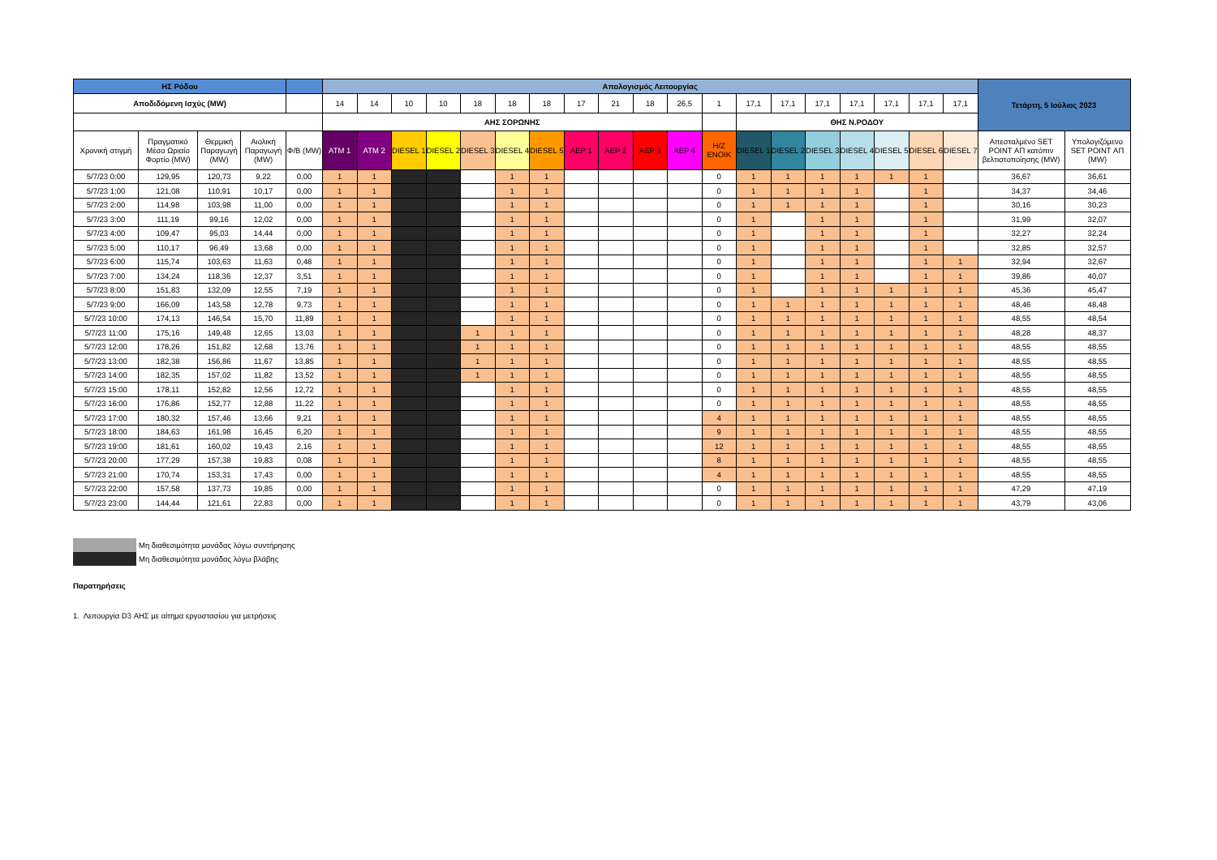| ΗΣ Ρόδου | | | | | Απολογισμός Λειτουργίας | | | | | | | | | | | | | | | | | | | Τετάρτη, 5 Ιούλιος 2023 | |
| Αποδιδόμενη Ισχύς (MW) | | | | | 14 | 14 | 10 | 10 | 18 | 18 | 18 | 17 | 21 | 18 | 26,5 | 1 | 17,1 | 17,1 | 17,1 | 17,1 | 17,1 | 17,1 | 17,1 | | |
| | | | | | ΑΗΣ ΣΟΡΩΝΗΣ | | | | | | | | | | | | ΘΗΣ Ν.ΡΟΔΟΥ | | | | | | | | |
| Χρονική στιγμή | Πραγματικό Μέσο Ωριαίο Φορτίο (MW) | Θερμική Παραγωγή (MW) | Αιολική Παραγωγή (MW) | Φ/Β (MW) | ATM 1 | ATM 2 | DIESEL 1 | DIESEL 2 | DIESEL 3 | DIESEL 4 | DIESEL 5 | ΑΕΡ 1 | ΑΕΡ 2 | ΑΕΡ 3 | ΑΕΡ 4 | H/Z ΕΝΟΙΚ | DIESEL 1 | DIESEL 2 | DIESEL 3 | DIESEL 4 | DIESEL 5 | DIESEL 6 | DIESEL 7 | Απεσταλμένο SET POINT ΑΠ κατόπιν βελτιστοποίησης (MW) | Υπολογιζόμενο SET POINT ΑΠ (MW) |
| 5/7/23 0:00 | 129,95 | 120,73 | 9,22 | 0,00 | 1 | 1 | | | | 1 | 1 | | | | | 0 | 1 | 1 | 1 | 1 | 1 | 1 | | 36,67 | 36,61 |
| 5/7/23 1:00 | 121,08 | 110,91 | 10,17 | 0,00 | 1 | 1 | | | | 1 | 1 | | | | | 0 | 1 | 1 | 1 | 1 | | 1 | | 34,37 | 34,46 |
| 5/7/23 2:00 | 114,98 | 103,98 | 11,00 | 0,00 | 1 | 1 | | | | 1 | 1 | | | | | 0 | 1 | 1 | 1 | 1 | | 1 | | 30,16 | 30,23 |
| 5/7/23 3:00 | 111,19 | 99,16 | 12,02 | 0,00 | 1 | 1 | | | | 1 | 1 | | | | | 0 | 1 | | 1 | 1 | | 1 | | 31,99 | 32,07 |
| 5/7/23 4:00 | 109,47 | 95,03 | 14,44 | 0,00 | 1 | 1 | | | | 1 | 1 | | | | | 0 | 1 | | 1 | 1 | | 1 | | 32,27 | 32,24 |
| 5/7/23 5:00 | 110,17 | 96,49 | 13,68 | 0,00 | 1 | 1 | | | | 1 | 1 | | | | | 0 | 1 | | 1 | 1 | | 1 | | 32,85 | 32,57 |
| 5/7/23 6:00 | 115,74 | 103,63 | 11,63 | 0,48 | 1 | 1 | | | | 1 | 1 | | | | | 0 | 1 | | 1 | 1 | | 1 | 1 | 32,94 | 32,67 |
| 5/7/23 7:00 | 134,24 | 118,36 | 12,37 | 3,51 | 1 | 1 | | | | 1 | 1 | | | | | 0 | 1 | | 1 | 1 | | 1 | 1 | 39,86 | 40,07 |
| 5/7/23 8:00 | 151,83 | 132,09 | 12,55 | 7,19 | 1 | 1 | | | | 1 | 1 | | | | | 0 | 1 | | 1 | 1 | 1 | 1 | 1 | 45,36 | 45,47 |
| 5/7/23 9:00 | 166,09 | 143,58 | 12,78 | 9,73 | 1 | 1 | | | | 1 | 1 | | | | | 0 | 1 | 1 | 1 | 1 | 1 | 1 | 1 | 48,46 | 48,48 |
| 5/7/23 10:00 | 174,13 | 146,54 | 15,70 | 11,89 | 1 | 1 | | | | 1 | 1 | | | | | 0 | 1 | 1 | 1 | 1 | 1 | 1 | 1 | 48,55 | 48,54 |
| 5/7/23 11:00 | 175,16 | 149,48 | 12,65 | 13,03 | 1 | 1 | | | 1 | 1 | 1 | | | | | 0 | 1 | 1 | 1 | 1 | 1 | 1 | 1 | 48,28 | 48,37 |
| 5/7/23 12:00 | 178,26 | 151,82 | 12,68 | 13,76 | 1 | 1 | | | 1 | 1 | 1 | | | | | 0 | 1 | 1 | 1 | 1 | 1 | 1 | 1 | 48,55 | 48,55 |
| 5/7/23 13:00 | 182,38 | 156,86 | 11,67 | 13,85 | 1 | 1 | | | 1 | 1 | 1 | | | | | 0 | 1 | 1 | 1 | 1 | 1 | 1 | 1 | 48,55 | 48,55 |
| 5/7/23 14:00 | 182,35 | 157,02 | 11,82 | 13,52 | 1 | 1 | | | 1 | 1 | 1 | | | | | 0 | 1 | 1 | 1 | 1 | 1 | 1 | 1 | 48,55 | 48,55 |
| 5/7/23 15:00 | 178,11 | 152,82 | 12,56 | 12,72 | 1 | 1 | | | | 1 | 1 | | | | | 0 | 1 | 1 | 1 | 1 | 1 | 1 | 1 | 48,55 | 48,55 |
| 5/7/23 16:00 | 176,86 | 152,77 | 12,88 | 11,22 | 1 | 1 | | | | 1 | 1 | | | | | 0 | 1 | 1 | 1 | 1 | 1 | 1 | 1 | 48,55 | 48,55 |
| 5/7/23 17:00 | 180,32 | 157,46 | 13,66 | 9,21 | 1 | 1 | | | | 1 | 1 | | | | | 4 | 1 | 1 | 1 | 1 | 1 | 1 | 1 | 48,55 | 48,55 |
| 5/7/23 18:00 | 184,63 | 161,98 | 16,45 | 6,20 | 1 | 1 | | | | 1 | 1 | | | | | 9 | 1 | 1 | 1 | 1 | 1 | 1 | 1 | 48,55 | 48,55 |
| 5/7/23 19:00 | 181,61 | 160,02 | 19,43 | 2,16 | 1 | 1 | | | | 1 | 1 | | | | | 12 | 1 | 1 | 1 | 1 | 1 | 1 | 1 | 48,55 | 48,55 |
| 5/7/23 20:00 | 177,29 | 157,38 | 19,83 | 0,08 | 1 | 1 | | | | 1 | 1 | | | | | 8 | 1 | 1 | 1 | 1 | 1 | 1 | 1 | 48,55 | 48,55 |
| 5/7/23 21:00 | 170,74 | 153,31 | 17,43 | 0,00 | 1 | 1 | | | | 1 | 1 | | | | | 4 | 1 | 1 | 1 | 1 | 1 | 1 | 1 | 48,55 | 48,55 |
| 5/7/23 22:00 | 157,58 | 137,73 | 19,85 | 0,00 | 1 | 1 | | | | 1 | 1 | | | | | 0 | 1 | 1 | 1 | 1 | 1 | 1 | 1 | 47,29 | 47,19 |
| 5/7/23 23:00 | 144,44 | 121,61 | 22,83 | 0,00 | 1 | 1 | | | | 1 | 1 | | | | | 0 | 1 | 1 | 1 | 1 | 1 | 1 | 1 | 43,79 | 43,06 |
Μη διαθεσιμότητα μονάδας λόγω συντήρησης
Μη διαθεσιμότητα μονάδας λόγω βλάβης
Παρατηρήσεις
1. Λειτουργία D3 ΑΗΣ με αίτημα εργοστασίου για μετρήσεις